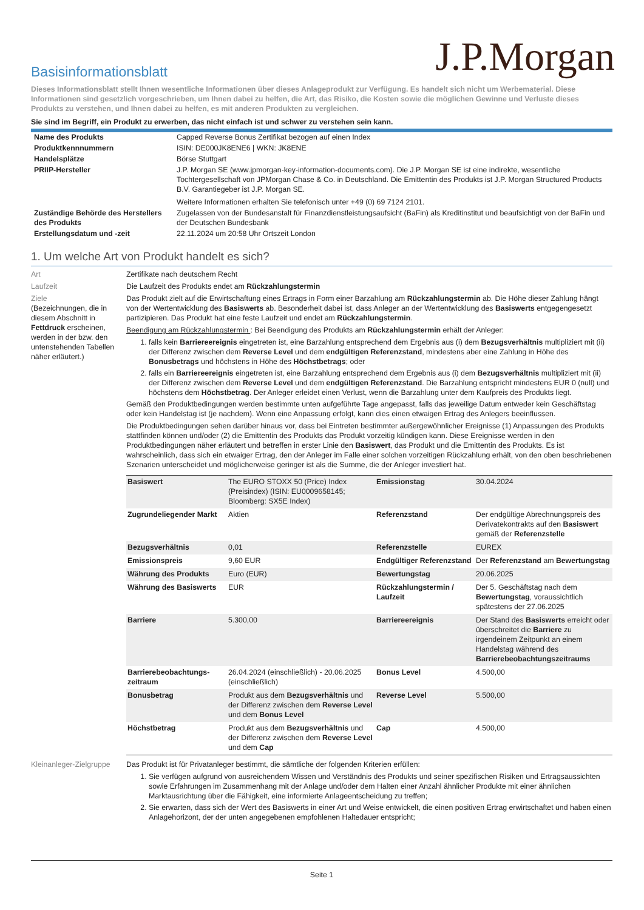J.P.Morgan
Basisinformationsblatt
Dieses Informationsblatt stellt Ihnen wesentliche Informationen über dieses Anlageprodukt zur Verfügung. Es handelt sich nicht um Werbematerial. Diese Informationen sind gesetzlich vorgeschrieben, um Ihnen dabei zu helfen, die Art, das Risiko, die Kosten sowie die möglichen Gewinne und Verluste dieses Produkts zu verstehen, und Ihnen dabei zu helfen, es mit anderen Produkten zu vergleichen.
Sie sind im Begriff, ein Produkt zu erwerben, das nicht einfach ist und schwer zu verstehen sein kann.
| Name des Produkts | Capped Reverse Bonus Zertifikat bezogen auf einen Index |
| Produktkennnummern | ISIN: DE000JK8ENE6 / WKN: JK8ENE |
| Handelsplätze | Börse Stuttgart |
| PRIIP-Hersteller | J.P. Morgan SE (www.jpmorgan-key-information-documents.com). Die J.P. Morgan SE ist eine indirekte, wesentliche Tochtergesellschaft von JPMorgan Chase & Co. in Deutschland. Die Emittentin des Produkts ist J.P. Morgan Structured Products B.V. Garantiegeber ist J.P. Morgan SE. Weitere Informationen erhalten Sie telefonisch unter +49 (0) 69 7124 2101. |
| Zuständige Behörde des Herstellers des Produkts | Zugelassen von der Bundesanstalt für Finanzdienstleistungsaufsicht (BaFin) als Kreditinstitut und beaufsichtigt von der BaFin und der Deutschen Bundesbank |
| Erstellungsdatum und -zeit | 22.11.2024 um 20:58 Uhr Ortszeit London |
1. Um welche Art von Produkt handelt es sich?
Art Zertifikate nach deutschem Recht
Laufzeit Die Laufzeit des Produkts endet am Rückzahlungstermin
Ziele
(Bezeichnungen, die in diesem Abschnitt in Fettdruck erscheinen, werden in der bzw. den untenstehenden Tabellen näher erläutert.)
Das Produkt zielt auf die Erwirtschaftung eines Ertrags in Form einer Barzahlung am Rückzahlungstermin ab. Die Höhe dieser Zahlung hängt von der Wertentwicklung des Basiswerts ab. Besonderheit dabei ist, dass Anleger an der Wertentwicklung des Basiswerts entgegengesetzt partizipieren. Das Produkt hat eine feste Laufzeit und endet am Rückzahlungstermin.
Beendigung am Rückzahlungstermin : Bei Beendigung des Produkts am Rückzahlungstermin erhält der Anleger:
1. falls kein Barriereereignis eingetreten ist, eine Barzahlung entsprechend dem Ergebnis aus (i) dem Bezugsverhältnis multipliziert mit (ii) der Differenz zwischen dem Reverse Level und dem endgültigen Referenzstand, mindestens aber eine Zahlung in Höhe des Bonusbetrags und höchstens in Höhe des Höchstbetrags; oder
2. falls ein Barriereereignis eingetreten ist, eine Barzahlung entsprechend dem Ergebnis aus (i) dem Bezugsverhältnis multipliziert mit (ii) der Differenz zwischen dem Reverse Level und dem endgültigen Referenzstand. Die Barzahlung entspricht mindestens EUR 0 (null) und höchstens dem Höchstbetrag. Der Anleger erleidet einen Verlust, wenn die Barzahlung unter dem Kaufpreis des Produkts liegt.
Gemäß den Produktbedingungen werden bestimmte unten aufgeführte Tage angepasst, falls das jeweilige Datum entweder kein Geschäftstag oder kein Handelstag ist (je nachdem). Wenn eine Anpassung erfolgt, kann dies einen etwaigen Ertrag des Anlegers beeinflussen.
Die Produktbedingungen sehen darüber hinaus vor, dass bei Eintreten bestimmter außergewöhnlicher Ereignisse (1) Anpassungen des Produkts stattfinden können und/oder (2) die Emittentin des Produkts das Produkt vorzeitig kündigen kann. Diese Ereignisse werden in den Produktbedingungen näher erläutert und betreffen in erster Linie den Basiswert, das Produkt und die Emittentin des Produkts. Es ist wahrscheinlich, dass sich ein etwaiger Ertrag, den der Anleger im Falle einer solchen vorzeitigen Rückzahlung erhält, von den oben beschriebenen Szenarien unterscheidet und möglicherweise geringer ist als die Summe, die der Anleger investiert hat.
| Basiswert | The EURO STOXX 50 (Price) Index (Preisindex) (ISIN: EU0009658145; Bloomberg: SX5E Index) | Emissionstag | 30.04.2024 |
| Zugrundeliegender Markt | Aktien | Referenzstand | Der endgültige Abrechnungspreis des Derivatekontrakts auf den Basiswert gemäß der Referenzstelle |
| Bezugsverhältnis | 0,01 | Referenzstelle | EUREX |
| Emissionspreis | 9,60 EUR | Endgültiger Referenzstand | Der Referenzstand am Bewertungstag |
| Währung des Produkts | Euro (EUR) | Bewertungstag | 20.06.2025 |
| Währung des Basiswerts | EUR | Rückzahlungstermin / Laufzeit | Der 5. Geschäftstag nach dem Bewertungstag , voraussichtlich spätestens der 27.06.2025 |
| Barriere | 5.300,00 | Barriereereignis | Der Stand des Basiswerts erreicht oder überschreitet die Barriere zu irgendeinem Zeitpunkt an einem Handelstag während des Barrierebeobachtungszeitraums |
| Barrierebeobachtungs-zeitraum | 26.04.2024 (einschließlich) - 20.06.2025 (einschließlich) | Bonus Level | 4.500,00 |
| Bonusbetrag | Produkt aus dem Bezugsverhältnis und der Differenz zwischen dem Reverse Level und dem Bonus Level | Reverse Level | 5.500,00 |
| Höchstbetrag | Produkt aus dem Bezugsverhältnis und der Differenz zwischen dem Reverse Level und dem Cap | Cap | 4.500,00 |
Kleinanleger-Zielgruppe
Das Produkt ist für Privatanleger bestimmt, die sämtliche der folgenden Kriterien erfüllen:
1. Sie verfügen aufgrund von ausreichendem Wissen und Verständnis des Produkts und seiner spezifischen Risiken und Ertragsaussichten sowie Erfahrungen im Zusammenhang mit der Anlage und/oder dem Halten einer Anzahl ähnlicher Produkte mit einer ähnlichen Marktausrichtung über die Fähigkeit, eine informierte Anlageentscheidung zu treffen;
2. Sie erwarten, dass sich der Wert des Basiswerts in einer Art und Weise entwickelt, die einen positiven Ertrag erwirtschaftet und haben einen Anlagehorizont, der der unten angegebenen empfohlenen Haltedauer entspricht;
Seite 1